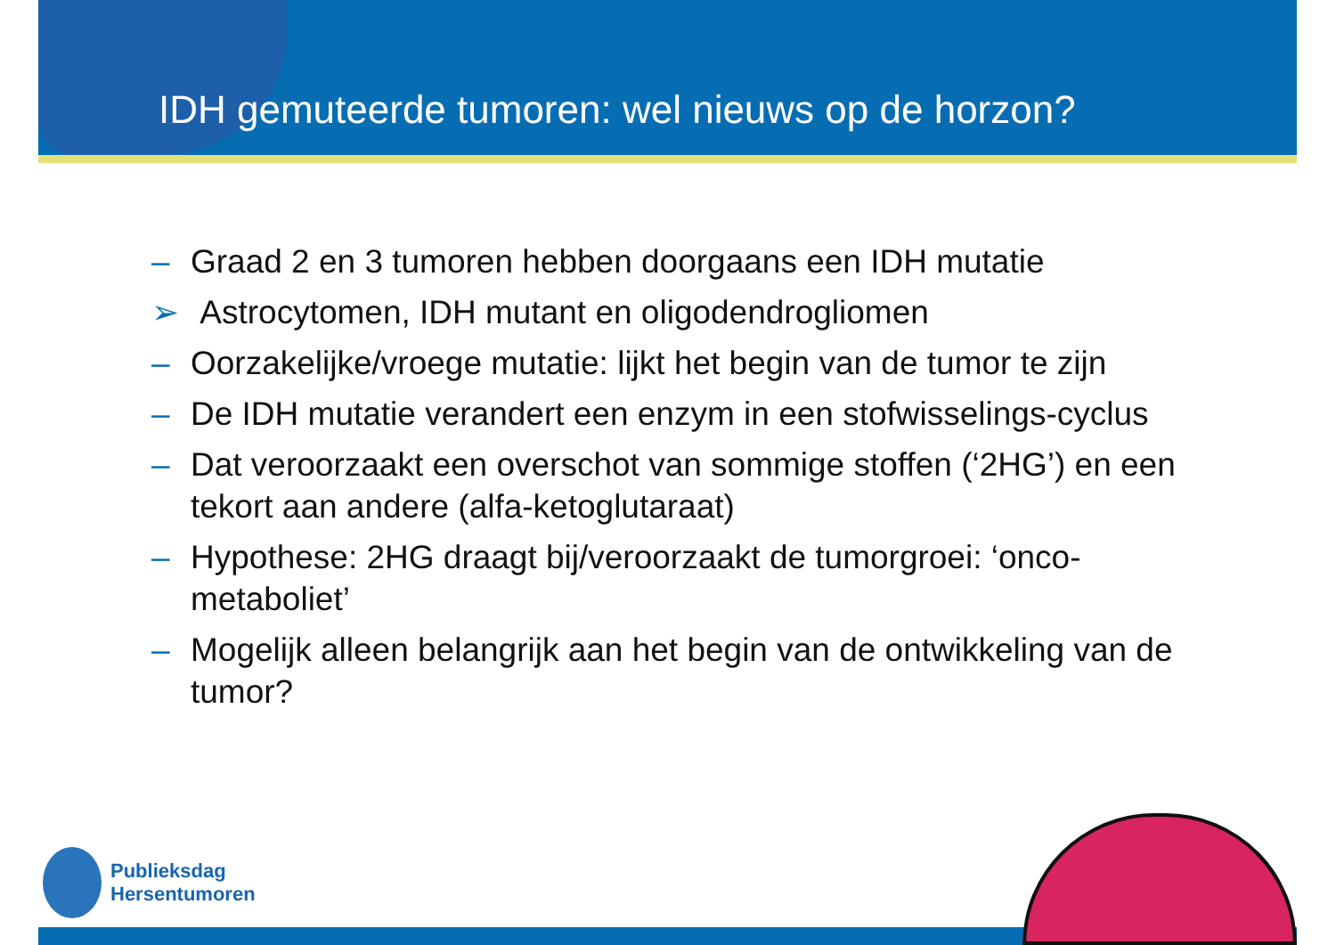IDH gemuteerde tumoren: wel nieuws op de horzon?
– Graad 2 en 3 tumoren hebben doorgaans een IDH mutatie
➢ Astrocytomen, IDH mutant en oligodendrogliomen
– Oorzakelijke/vroege mutatie: lijkt het begin van de tumor te zijn
– De IDH mutatie verandert een enzym in een stofwisselings-cyclus
– Dat veroorzaakt een overschot van sommige stoffen (‘2HG’) en een tekort aan andere (alfa-ketoglutaraat)
– Hypothese: 2HG draagt bij/veroorzaakt de tumorgroei: ‘onco-metaboliet’
– Mogelijk alleen belangrijk aan het begin van de ontwikkeling van de tumor?
Publieksdag
Hersentumoren